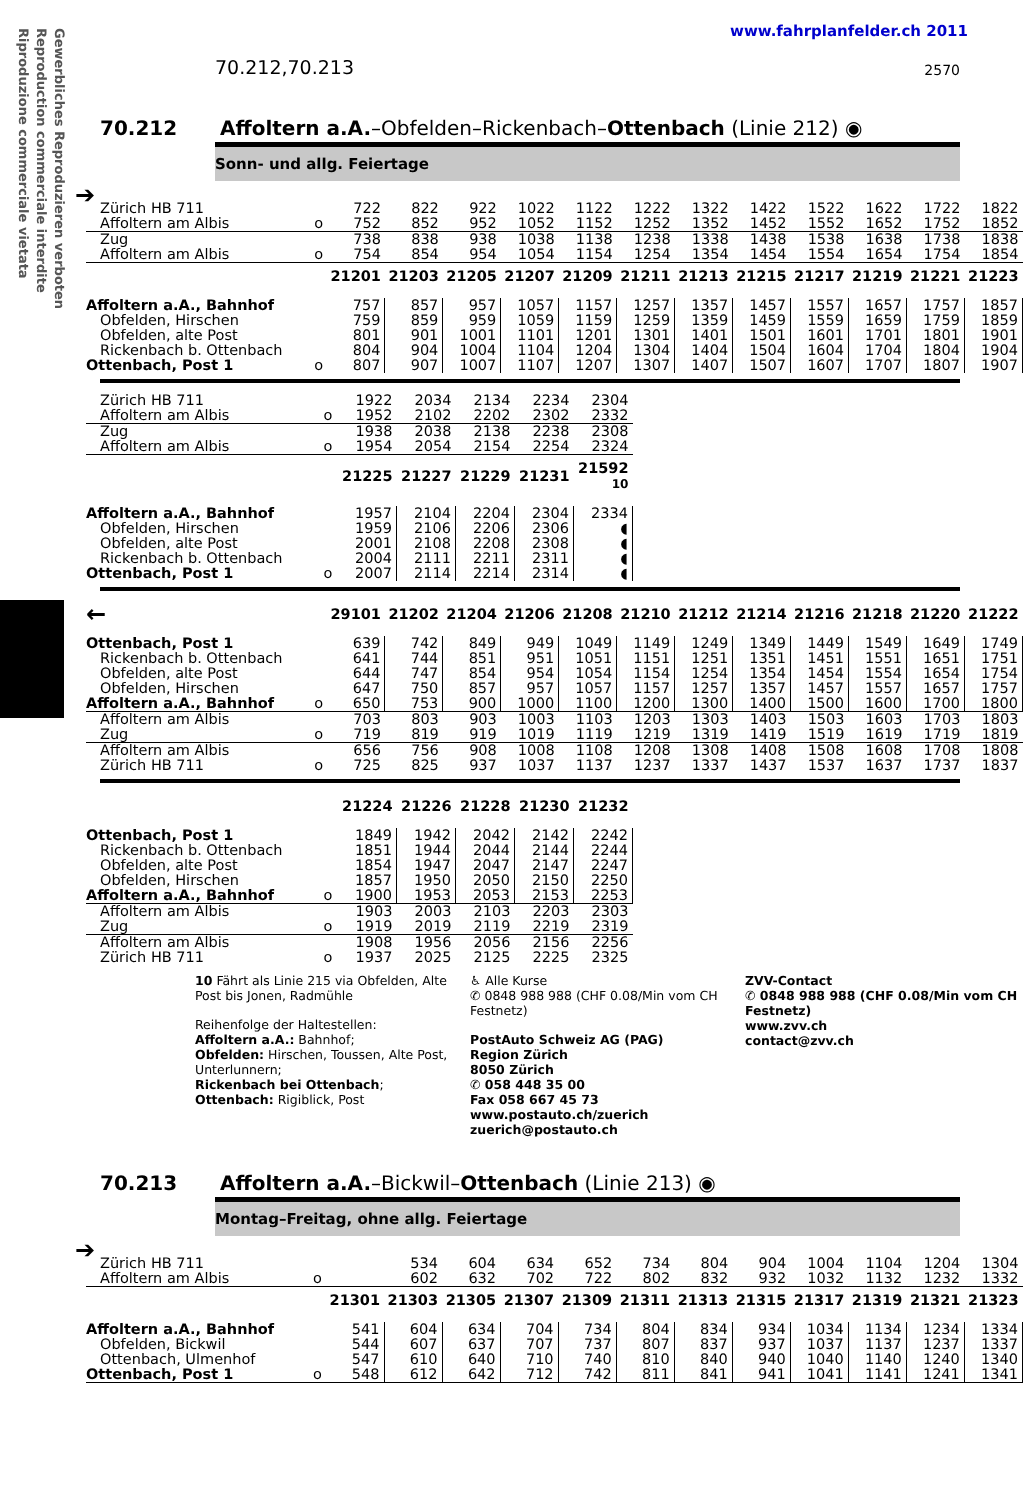Gewerbliches Reproduzieren verboten
Reproduction commerciale interdite
Riproduzione commerciale vietata
www.fahrplanfelder.ch 2011
70.212,70.213 2570
70.212 Affoltern a.A.–Obfelden–Rickenbach–Ottenbach (Linie 212) ◉
Sonn- und allg. Feiertage
➔
| Zürich HB 711 | | 722 | 822 | 922 | 1022 | 1122 | 1222 | 1322 | 1422 | 1522 | 1622 | 1722 | 1822 |
| Affoltern am Albis | o | 752 | 852 | 952 | 1052 | 1152 | 1252 | 1352 | 1452 | 1552 | 1652 | 1752 | 1852 |
| Zug | | 738 | 838 | 938 | 1038 | 1138 | 1238 | 1338 | 1438 | 1538 | 1638 | 1738 | 1838 |
| Affoltern am Albis | o | 754 | 854 | 954 | 1054 | 1154 | 1254 | 1354 | 1454 | 1554 | 1654 | 1754 | 1854 |
| | | 21201 | 21203 | 21205 | 21207 | 21209 | 21211 | 21213 | 21215 | 21217 | 21219 | 21221 | 21223 |
| Affoltern a.A., Bahnhof | | 757 | 857 | 957 | 1057 | 1157 | 1257 | 1357 | 1457 | 1557 | 1657 | 1757 | 1857 |
| Obfelden, Hirschen | | 759 | 859 | 959 | 1059 | 1159 | 1259 | 1359 | 1459 | 1559 | 1659 | 1759 | 1859 |
| Obfelden, alte Post | | 801 | 901 | 1001 | 1101 | 1201 | 1301 | 1401 | 1501 | 1601 | 1701 | 1801 | 1901 |
| Rickenbach b. Ottenbach | | 804 | 904 | 1004 | 1104 | 1204 | 1304 | 1404 | 1504 | 1604 | 1704 | 1804 | 1904 |
| Ottenbach, Post 1 | o | 807 | 907 | 1007 | 1107 | 1207 | 1307 | 1407 | 1507 | 1607 | 1707 | 1807 | 1907 |
| Zürich HB 711 | | 1922 | 2034 | 2134 | 2234 | 2304 |
| Affoltern am Albis | o | 1952 | 2102 | 2202 | 2302 | 2332 |
| Zug | | 1938 | 2038 | 2138 | 2238 | 2308 |
| Affoltern am Albis | o | 1954 | 2054 | 2154 | 2254 | 2324 |
| | | 21225 | 21227 | 21229 | 21231 | 21592 10 |
| Affoltern a.A., Bahnhof | | 1957 | 2104 | 2204 | 2304 | 2334 |
| Obfelden, Hirschen | | 1959 | 2106 | 2206 | 2306 | ◖ |
| Obfelden, alte Post | | 2001 | 2108 | 2208 | 2308 | ◖ |
| Rickenbach b. Ottenbach | | 2004 | 2111 | 2211 | 2311 | ◖ |
| Ottenbach, Post 1 | o | 2007 | 2114 | 2214 | 2314 | ◖ |
| ← | | 29101 | 21202 | 21204 | 21206 | 21208 | 21210 | 21212 | 21214 | 21216 | 21218 | 21220 | 21222 |
| Ottenbach, Post 1 | | 639 | 742 | 849 | 949 | 1049 | 1149 | 1249 | 1349 | 1449 | 1549 | 1649 | 1749 |
| Rickenbach b. Ottenbach | | 641 | 744 | 851 | 951 | 1051 | 1151 | 1251 | 1351 | 1451 | 1551 | 1651 | 1751 |
| Obfelden, alte Post | | 644 | 747 | 854 | 954 | 1054 | 1154 | 1254 | 1354 | 1454 | 1554 | 1654 | 1754 |
| Obfelden, Hirschen | | 647 | 750 | 857 | 957 | 1057 | 1157 | 1257 | 1357 | 1457 | 1557 | 1657 | 1757 |
| Affoltern a.A., Bahnhof | o | 650 | 753 | 900 | 1000 | 1100 | 1200 | 1300 | 1400 | 1500 | 1600 | 1700 | 1800 |
| Affoltern am Albis | | 703 | 803 | 903 | 1003 | 1103 | 1203 | 1303 | 1403 | 1503 | 1603 | 1703 | 1803 |
| Zug | o | 719 | 819 | 919 | 1019 | 1119 | 1219 | 1319 | 1419 | 1519 | 1619 | 1719 | 1819 |
| Affoltern am Albis | | 656 | 756 | 908 | 1008 | 1108 | 1208 | 1308 | 1408 | 1508 | 1608 | 1708 | 1808 |
| Zürich HB 711 | o | 725 | 825 | 937 | 1037 | 1137 | 1237 | 1337 | 1437 | 1537 | 1637 | 1737 | 1837 |
| | | 21224 | 21226 | 21228 | 21230 | 21232 |
| Ottenbach, Post 1 | | 1849 | 1942 | 2042 | 2142 | 2242 |
| Rickenbach b. Ottenbach | | 1851 | 1944 | 2044 | 2144 | 2244 |
| Obfelden, alte Post | | 1854 | 1947 | 2047 | 2147 | 2247 |
| Obfelden, Hirschen | | 1857 | 1950 | 2050 | 2150 | 2250 |
| Affoltern a.A., Bahnhof | o | 1900 | 1953 | 2053 | 2153 | 2253 |
| Affoltern am Albis | | 1903 | 2003 | 2103 | 2203 | 2303 |
| Zug | o | 1919 | 2019 | 2119 | 2219 | 2319 |
| Affoltern am Albis | | 1908 | 1956 | 2056 | 2156 | 2256 |
| Zürich HB 711 | o | 1937 | 2025 | 2125 | 2225 | 2325 |
10 Fährt als Linie 215 via Obfelden, Alte Post bis Jonen, Radmühle
Reihenfolge der Haltestellen:
Affoltern a.A.: Bahnhof;
Obfelden: Hirschen, Toussen, Alte Post, Unterlunnern;
Rickenbach bei Ottenbach;
Ottenbach: Rigiblick, Post
♿ Alle Kurse
✆ 0848 988 988 (CHF 0.08/Min vom CH Festnetz)
PostAuto Schweiz AG (PAG)
Region Zürich
8050 Zürich
✆ 058 448 35 00
Fax 058 667 45 73
www.postauto.ch/zuerich
zuerich@postauto.ch
ZVV-Contact
✆ 0848 988 988 (CHF 0.08/Min vom CH Festnetz)
www.zvv.ch
contact@zvv.ch
70.213 Affoltern a.A.–Bickwil–Ottenbach (Linie 213) ◉
Montag–Freitag, ohne allg. Feiertage
➔
| Zürich HB 711 | | | 534 | 604 | 634 | 652 | 734 | 804 | 904 | 1004 | 1104 | 1204 | 1304 |
| Affoltern am Albis | o | | 602 | 632 | 702 | 722 | 802 | 832 | 932 | 1032 | 1132 | 1232 | 1332 |
| | | 21301 | 21303 | 21305 | 21307 | 21309 | 21311 | 21313 | 21315 | 21317 | 21319 | 21321 | 21323 |
| Affoltern a.A., Bahnhof | | 541 | 604 | 634 | 704 | 734 | 804 | 834 | 934 | 1034 | 1134 | 1234 | 1334 |
| Obfelden, Bickwil | | 544 | 607 | 637 | 707 | 737 | 807 | 837 | 937 | 1037 | 1137 | 1237 | 1337 |
| Ottenbach, Ulmenhof | | 547 | 610 | 640 | 710 | 740 | 810 | 840 | 940 | 1040 | 1140 | 1240 | 1340 |
| Ottenbach, Post 1 | o | 548 | 612 | 642 | 712 | 742 | 811 | 841 | 941 | 1041 | 1141 | 1241 | 1341 |